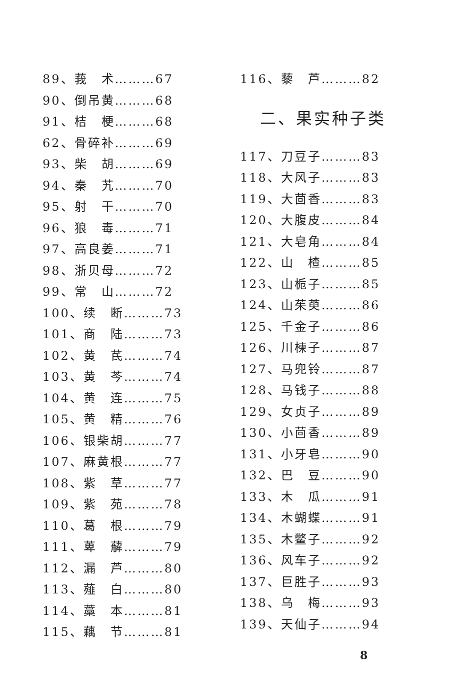89、莪　术………67
90、倒吊黄………68
91、桔　梗………68
62、骨碎补………69
93、柴　胡………69
94、秦　艽………70
95、射　干………70
96、狼　毒………71
97、高良姜………71
98、浙贝母………72
99、常　山………72
100、续　断………73
101、商　陆………73
102、黄　芪………74
103、黄　芩………74
104、黄　连………75
105、黄　精………76
106、银柴胡………77
107、麻黄根………77
108、紫　草………77
109、紫　苑………78
110、葛　根………79
111、萆　薢………79
112、漏　芦………80
113、薤　白………80
114、藁　本………81
115、藕　节………81
116、藜　芦………82
二、果实种子类
117、刀豆子………83
118、大风子………83
119、大茴香………83
120、大腹皮………84
121、大皂角………84
122、山　楂………85
123、山栀子………85
124、山茱萸………86
125、千金子………86
126、川楝子………87
127、马兜铃………87
128、马钱子………88
129、女贞子………89
130、小茴香………89
131、小牙皂………90
132、巴　豆………90
133、木　瓜………91
134、木蝴蝶………91
135、木鳖子………92
136、风车子………92
137、巨胜子………93
138、乌　梅………93
139、天仙子………94
8